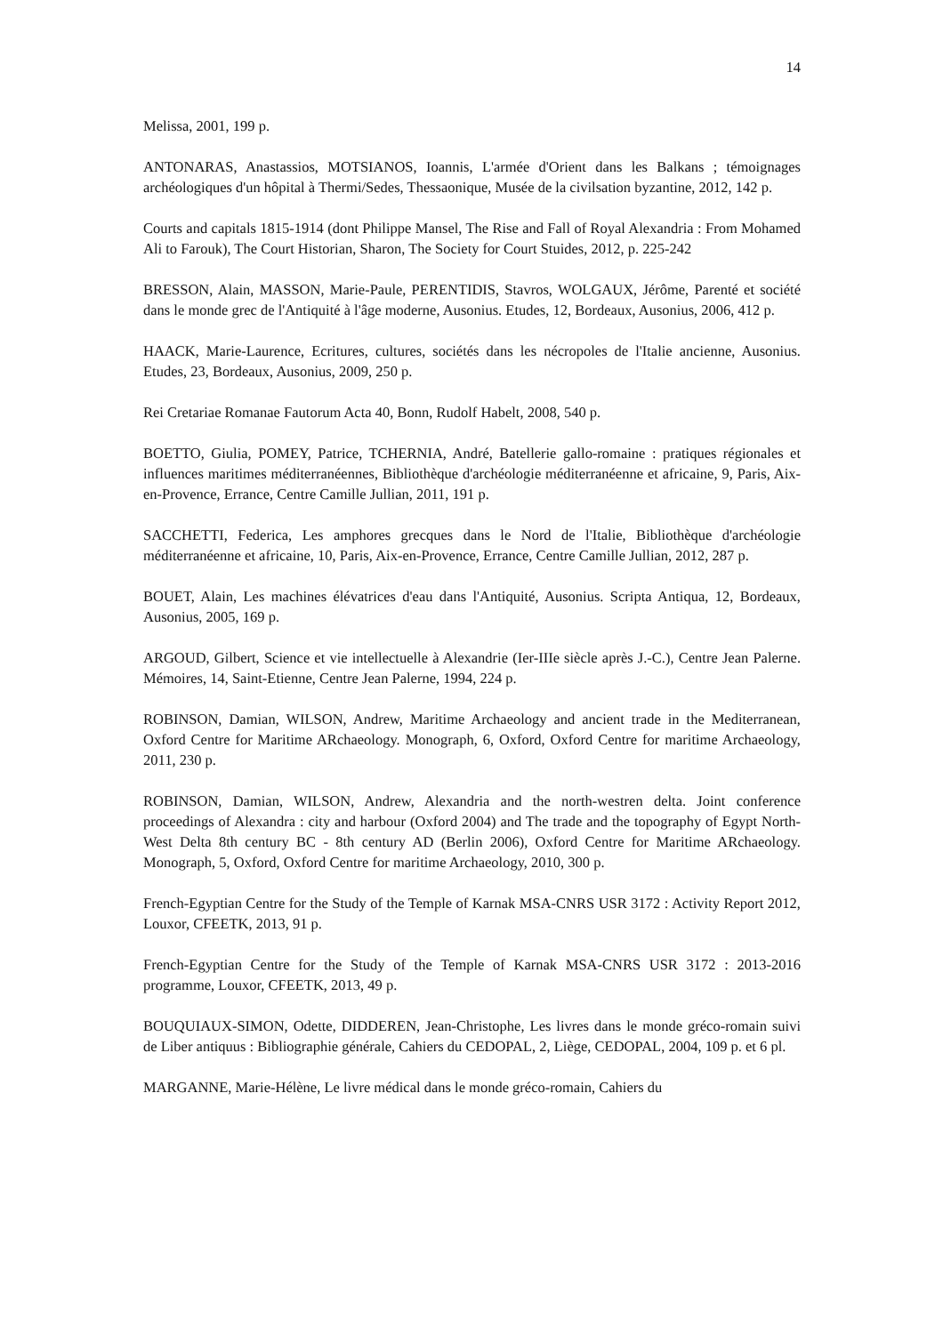14
Melissa, 2001, 199 p.
ANTONARAS, Anastassios, MOTSIANOS, Ioannis, L'armée d'Orient dans les Balkans ; témoignages archéologiques d'un hôpital à Thermi/Sedes, Thessaonique, Musée de la civilsation byzantine, 2012, 142 p.
Courts and capitals 1815-1914 (dont Philippe Mansel, The Rise and Fall of Royal Alexandria : From Mohamed Ali to Farouk), The Court Historian, Sharon, The Society for Court Stuides, 2012, p. 225-242
BRESSON, Alain, MASSON, Marie-Paule, PERENTIDIS, Stavros, WOLGAUX, Jérôme, Parenté et société dans le monde grec de l'Antiquité à l'âge moderne, Ausonius. Etudes, 12, Bordeaux, Ausonius, 2006, 412 p.
HAACK, Marie-Laurence, Ecritures, cultures, sociétés dans les nécropoles de l'Italie ancienne, Ausonius. Etudes, 23, Bordeaux, Ausonius, 2009, 250 p.
Rei Cretariae Romanae Fautorum Acta 40, Bonn, Rudolf Habelt, 2008, 540 p.
BOETTO, Giulia, POMEY, Patrice, TCHERNIA, André, Batellerie gallo-romaine : pratiques régionales et influences maritimes méditerranéennes, Bibliothèque d'archéologie méditerranéenne et africaine, 9, Paris, Aix-en-Provence, Errance, Centre Camille Jullian, 2011, 191 p.
SACCHETTI, Federica, Les amphores grecques dans le Nord de l'Italie, Bibliothèque d'archéologie méditerranéenne et africaine, 10, Paris, Aix-en-Provence, Errance, Centre Camille Jullian, 2012, 287 p.
BOUET, Alain, Les machines élévatrices d'eau dans l'Antiquité, Ausonius. Scripta Antiqua, 12, Bordeaux, Ausonius, 2005, 169 p.
ARGOUD, Gilbert, Science et vie intellectuelle à Alexandrie (Ier-IIIe siècle après J.-C.), Centre Jean Palerne. Mémoires, 14, Saint-Etienne, Centre Jean Palerne, 1994, 224 p.
ROBINSON, Damian, WILSON, Andrew, Maritime Archaeology and ancient trade in the Mediterranean, Oxford Centre for Maritime ARchaeology. Monograph, 6, Oxford, Oxford Centre for maritime Archaeology, 2011, 230 p.
ROBINSON, Damian, WILSON, Andrew, Alexandria and the north-westren delta. Joint conference proceedings of Alexandra : city and harbour (Oxford 2004) and The trade and the topography of Egypt North-West Delta 8th century BC - 8th century AD (Berlin 2006), Oxford Centre for Maritime ARchaeology. Monograph, 5, Oxford, Oxford Centre for maritime Archaeology, 2010, 300 p.
French-Egyptian Centre for the Study of the Temple of Karnak MSA-CNRS USR 3172 : Activity Report 2012, Louxor, CFEETK, 2013, 91 p.
French-Egyptian Centre for the Study of the Temple of Karnak MSA-CNRS USR 3172 : 2013-2016 programme, Louxor, CFEETK, 2013, 49 p.
BOUQUIAUX-SIMON, Odette, DIDDEREN, Jean-Christophe, Les livres dans le monde gréco-romain suivi de Liber antiquus : Bibliographie générale, Cahiers du CEDOPAL, 2, Liège, CEDOPAL, 2004, 109 p. et 6 pl.
MARGANNE, Marie-Hélène, Le livre médical dans le monde gréco-romain, Cahiers du